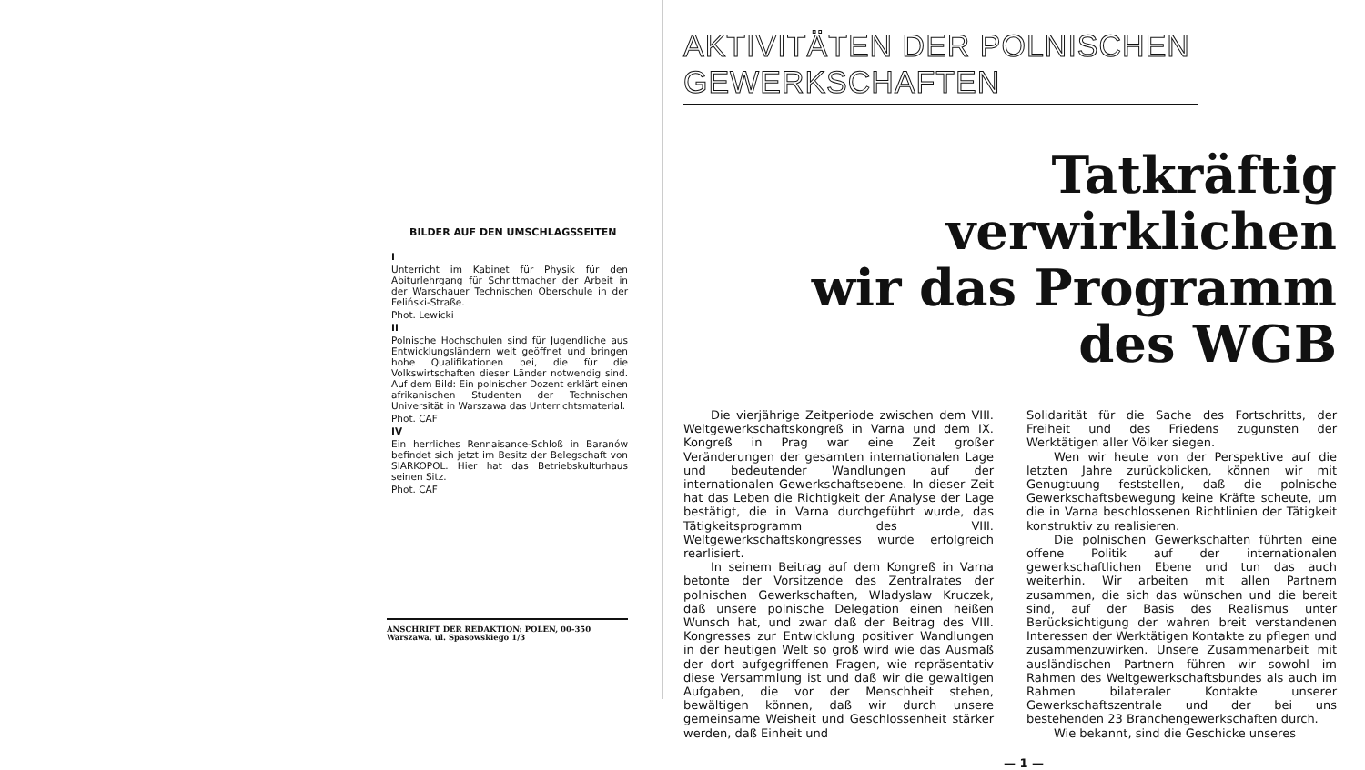BILDER AUF DEN UMSCHLAGSSEITEN
I
Unterricht im Kabinet für Physik für den Abiturlehrgang für Schrittmacher der Arbeit in der Warschauer Technischen Oberschule in der Feliński-Straße.
Phot. Lewicki
II
Polnische Hochschulen sind für Jugendliche aus Entwicklungsländern weit geöffnet und bringen hohe Qualifikationen bei, die für die Volkswirtschaften dieser Länder notwendig sind. Auf dem Bild: Ein polnischer Dozent erklärt einen afrikanischen Studenten der Technischen Universität in Warszawa das Unterrichtsmaterial.
Phot. CAF
IV
Ein herrliches Rennaisance-Schloß in Baranów befindet sich jetzt im Besitz der Belegschaft von SIARKOPOL. Hier hat das Betriebskulturhaus seinen Sitz.
Phot. CAF
ANSCHRIFT DER REDAKTION: POLEN, 00-350 Warszawa, ul. Spasowskiego 1/3
AKTIVITÄTEN DER POLNISCHEN GEWERKSCHAFTEN
Tatkräftig verwirklichen
wir das Programm
des WGB
Die vierjährige Zeitperiode zwischen dem VIII. Weltgewerkschaftskongreß in Varna und dem IX. Kongreß in Prag war eine Zeit großer Veränderungen der gesamten internationalen Lage und bedeutender Wandlungen auf der internationalen Gewerkschaftsebene. In dieser Zeit hat das Leben die Richtigkeit der Analyse der Lage bestätigt, die in Varna durchgeführt wurde, das Tätigkeitsprogramm des VIII. Weltgewerkschaftskongresses wurde erfolgreich rearlisiert.
In seinem Beitrag auf dem Kongreß in Varna betonte der Vorsitzende des Zentralrates der polnischen Gewerkschaften, Wladyslaw Kruczek, daß unsere polnische Delegation einen heißen Wunsch hat, und zwar daß der Beitrag des VIII. Kongresses zur Entwicklung positiver Wandlungen in der heutigen Welt so groß wird wie das Ausmaß der dort aufgegriffenen Fragen, wie repräsentativ diese Versammlung ist und daß wir die gewaltigen Aufgaben, die vor der Menschheit stehen, bewältigen können, daß wir durch unsere gemeinsame Weisheit und Geschlossenheit stärker werden, daß Einheit und
Solidarität für die Sache des Fortschritts, der Freiheit und des Friedens zugunsten der Werktätigen aller Völker siegen.
Wen wir heute von der Perspektive auf die letzten Jahre zurückblicken, können wir mit Genugtuung feststellen, daß die polnische Gewerkschaftsbewegung keine Kräfte scheute, um die in Varna beschlossenen Richtlinien der Tätigkeit konstruktiv zu realisieren.
Die polnischen Gewerkschaften führten eine offene Politik auf der internationalen gewerkschaftlichen Ebene und tun das auch weiterhin. Wir arbeiten mit allen Partnern zusammen, die sich das wünschen und die bereit sind, auf der Basis des Realismus unter Berücksichtigung der wahren breit verstandenen Interessen der Werktätigen Kontakte zu pflegen und zusammenzuwirken. Unsere Zusammenarbeit mit ausländischen Partnern führen wir sowohl im Rahmen des Weltgewerkschaftsbundes als auch im Rahmen bilateraler Kontakte unserer Gewerkschaftszentrale und der bei uns bestehenden 23 Branchengewerkschaften durch.
Wie bekannt, sind die Geschicke unseres
— 1 —